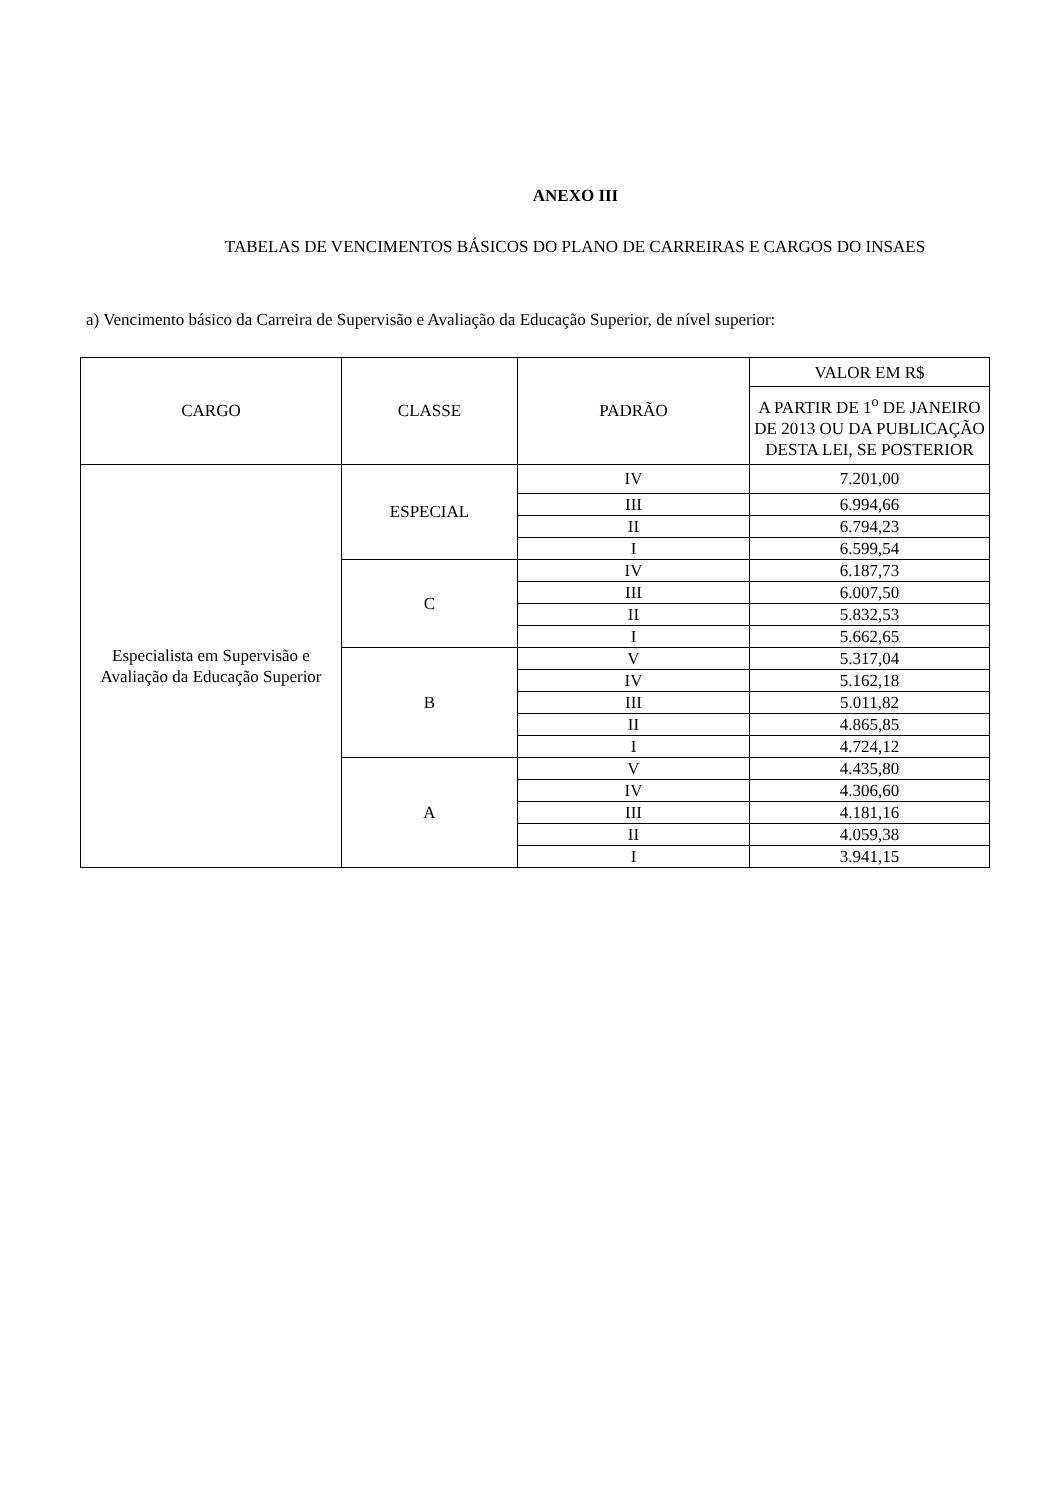ANEXO III
TABELAS DE VENCIMENTOS BÁSICOS DO PLANO DE CARREIRAS E CARGOS DO INSAES
a) Vencimento básico da Carreira de Supervisão e Avaliação da Educação Superior, de nível superior:
| CARGO | CLASSE | PADRÃO | VALOR EM R$ |
| --- | --- | --- | --- |
| | | | A PARTIR DE 1<sup>o</sup> DE JANEIRO DE 2013 OU DA PUBLICAÇÃO DESTA LEI, SE POSTERIOR |
| Especialista em Supervisão e Avaliação da Educação Superior | ESPECIAL | IV | 7.201,00 |
| | | III | 6.994,66 |
| | | II | 6.794,23 |
| | | I | 6.599,54 |
| | C | IV | 6.187,73 |
| | | III | 6.007,50 |
| | | II | 5.832,53 |
| | | I | 5.662,65 |
| | B | V | 5.317,04 |
| | | IV | 5.162,18 |
| | | III | 5.011,82 |
| | | II | 4.865,85 |
| | | I | 4.724,12 |
| | A | V | 4.435,80 |
| | | IV | 4.306,60 |
| | | III | 4.181,16 |
| | | II | 4.059,38 |
| | | I | 3.941,15 |